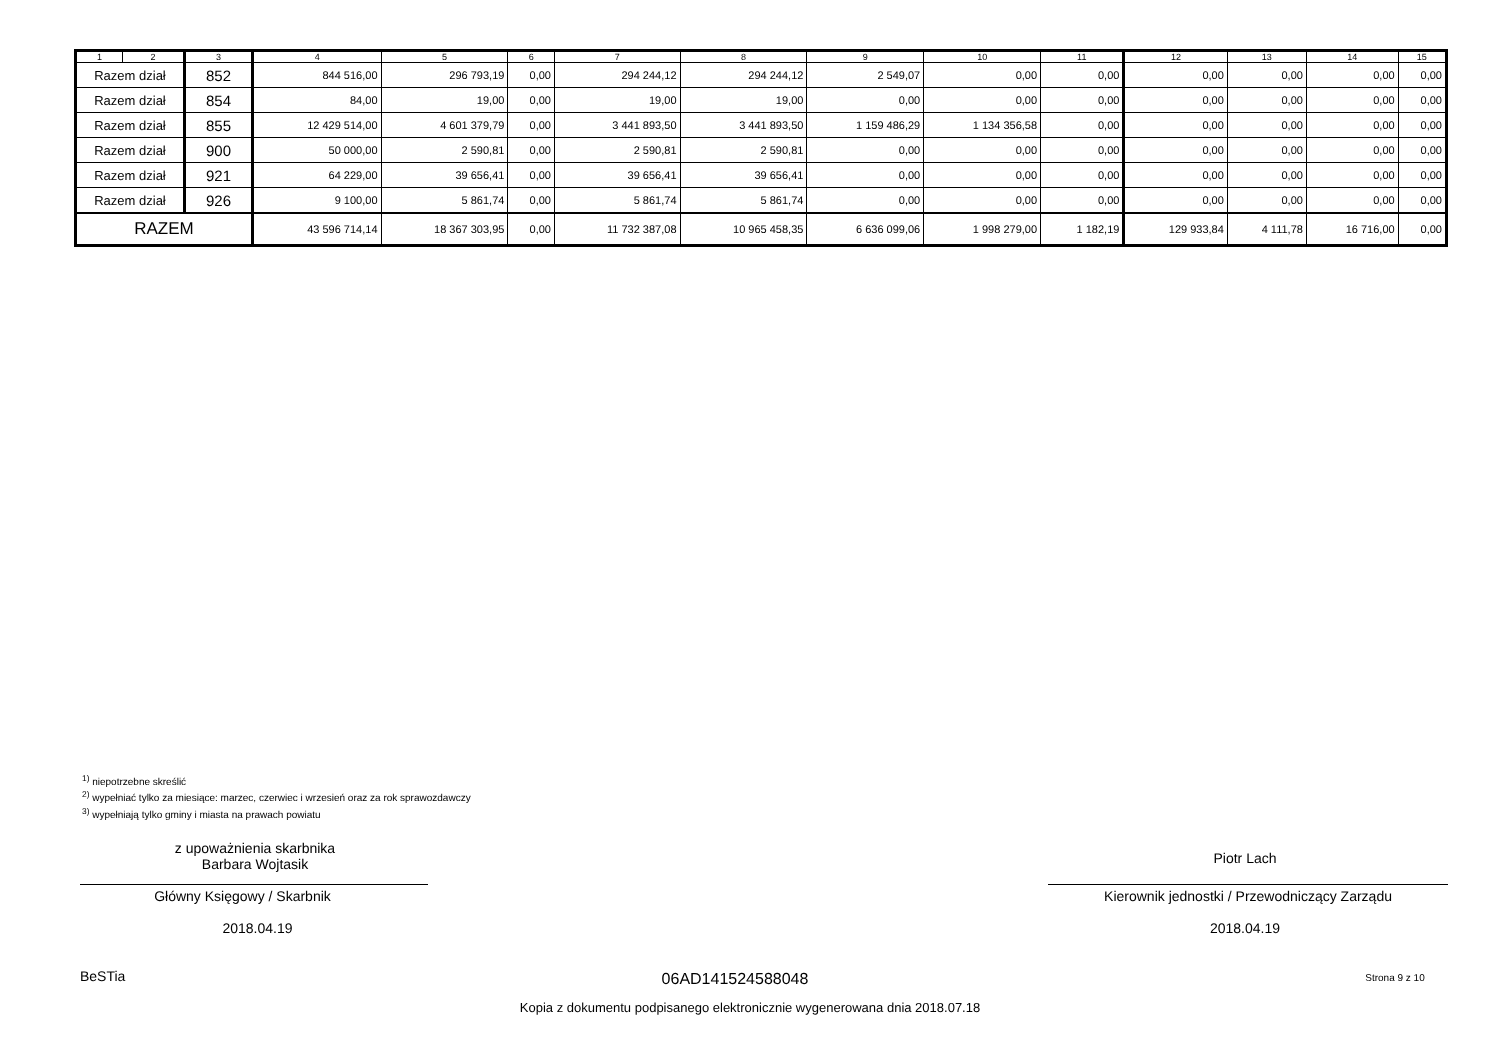| 1 | 2 | 3 | 4 | 5 | 6 | 7 | 8 | 9 | 10 | 11 | 12 | 13 | 14 | 15 |
| --- | --- | --- | --- | --- | --- | --- | --- | --- | --- | --- | --- | --- | --- | --- |
| Razem dział | | 852 | 844 516,00 | 296 793,19 | 0,00 | 294 244,12 | 294 244,12 | 2 549,07 | 0,00 | 0,00 | 0,00 | 0,00 | 0,00 | 0,00 |
| Razem dział | | 854 | 84,00 | 19,00 | 0,00 | 19,00 | 19,00 | 0,00 | 0,00 | 0,00 | 0,00 | 0,00 | 0,00 | 0,00 |
| Razem dział | | 855 | 12 429 514,00 | 4 601 379,79 | 0,00 | 3 441 893,50 | 3 441 893,50 | 1 159 486,29 | 1 134 356,58 | 0,00 | 0,00 | 0,00 | 0,00 | 0,00 |
| Razem dział | | 900 | 50 000,00 | 2 590,81 | 0,00 | 2 590,81 | 2 590,81 | 0,00 | 0,00 | 0,00 | 0,00 | 0,00 | 0,00 | 0,00 |
| Razem dział | | 921 | 64 229,00 | 39 656,41 | 0,00 | 39 656,41 | 39 656,41 | 0,00 | 0,00 | 0,00 | 0,00 | 0,00 | 0,00 | 0,00 |
| Razem dział | | 926 | 9 100,00 | 5 861,74 | 0,00 | 5 861,74 | 5 861,74 | 0,00 | 0,00 | 0,00 | 0,00 | 0,00 | 0,00 | 0,00 |
| RAZEM | | | 43 596 714,14 | 18 367 303,95 | 0,00 | 11 732 387,08 | 10 965 458,35 | 6 636 099,06 | 1 998 279,00 | 1 182,19 | 129 933,84 | 4 111,78 | 16 716,00 | 0,00 |
<sup>1)</sup> niepotrzebne skreślić
<sup>2)</sup> wypełniać tylko za miesiące: marzec, czerwiec i wrzesień oraz za rok sprawozdawczy
<sup>3)</sup> wypełniają tylko gminy i miasta na prawach powiatu
z upoważnienia skarbnika
Barbara Wojtasik
Główny Księgowy / Skarbnik
2018.04.19
Piotr Lach
Kierownik jednostki / Przewodniczący Zarządu
2018.04.19
BeSTia 06AD141524588048 Strona 9 z 10
Kopia z dokumentu podpisanego elektronicznie wygenerowana dnia 2018.07.18